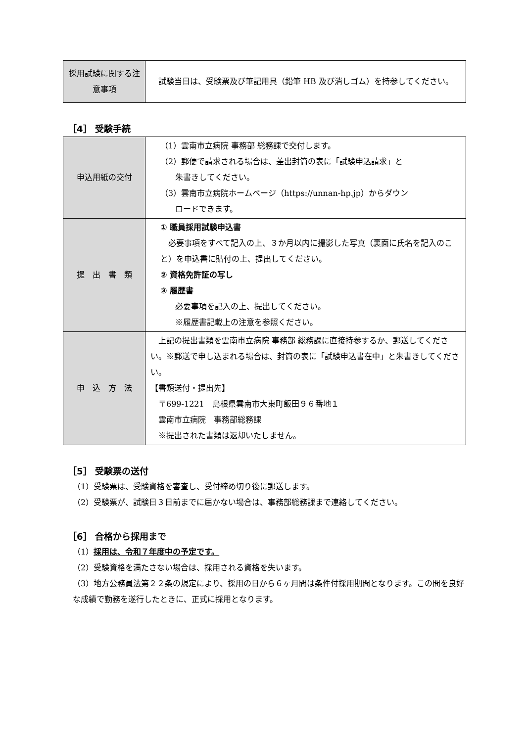| 採用試験に関する注意事項 | 試験当日は、受験票及び筆記用具（鉛筆 HB 及び消しゴム）を持参してください。 |
［4］ 受験手続
| 申込用紙の交付 | （1）雲南市立病院 事務部 総務課で交付します。 （2）郵便で請求される場合は、差出封筒の表に「試験申込請求」と 朱書きしてください。 （3）雲南市立病院ホームページ（https://unnan-hp.jp）からダウン ロードできます。 |
| 提 出 書 類 | ① 職員採用試験申込書 必要事項をすべて記入の上、３か月以内に撮影した写真（裏面に氏名を記入のこと）を申込書に貼付の上、提出してください。 ② 資格免許証の写し ③ 履歴書 必要事項を記入の上、提出してください。 ※履歴書記載上の注意を参照ください。 |
| 申 込 方 法 | 上記の提出書類を雲南市立病院 事務部 総務課に直接持参するか、郵送してください。※郵送で申し込まれる場合は、封筒の表に「試験申込書在中」と朱書きしてください。 【書類送付・提出先】 〒699-1221 島根県雲南市大東町飯田９６番地１ 雲南市立病院 事務部総務課 ※提出された書類は返却いたしません。 |
［5］ 受験票の送付
（1）受験票は、受験資格を審査し、受付締め切り後に郵送します。
（2）受験票が、試験日３日前までに届かない場合は、事務部総務課まで連絡してください。
［6］ 合格から採用まで
（1）採用は、令和７年度中の予定です。
（2）受験資格を満たさない場合は、採用される資格を失います。
（3）地方公務員法第２２条の規定により、採用の日から６ヶ月間は条件付採用期間となります。この間を良好な成績で勤務を遂行したときに、正式に採用となります。